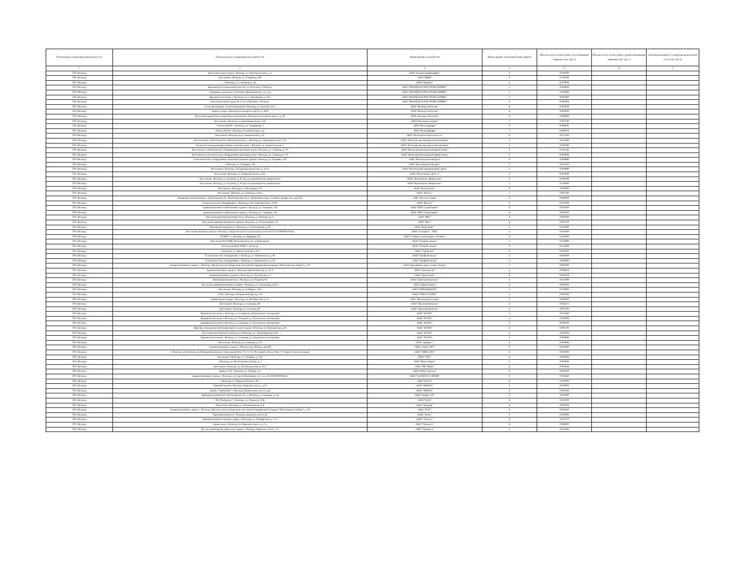| Точка входа в газораспределительную сеть | Точка выхода из газораспределительной сети | Наименование потребителя | Номер группы газопотребления/ транзит | Объемы газа в соответствии с поступившими заявками, млн. куб. м | Объемы газа в соответствии с удовлетворенными заявками, млн. куб. м | Свободная мощность газораспределительной сети, млн. куб. м |
| --- | --- | --- | --- | --- | --- | --- |
| 1 | 2 | 3 | 4 | 5 | 6 | 7 |
| ГРС Вологда | Котельная жилого дома г. Вологда, ул. Комсомольская , д. 7 | ООО "ВладиСтройКомфорт" | 6 | 0.010000 | | |
| ГРС Вологда | Котельная г. Вологда, ул. Гагарина, д.89 | ООО "ВМЦ" | 5 | 0.108700 | | |
| ГРС Вологда | г. Вологда, ул. Северная, д. 44 | ООО "ВодДом" | 5 | 0.070000 | | |
| ГРС Вологда | Крышная котельная жилой дом №1 ул. Рабочая в г. Вологда | ООО "ВОЛОГДААГРОСТРОЙ-СЕРВИС" | 5 | 0.064850 | | |
| ГРС Вологда | 2 крышные котельные г. Вологда, Школьный пер., д.2, д.4 | ООО "ВОЛОГДААГРОСТРОЙ-СЕРВИС" | 5 | 0.100600 | | |
| ГРС Вологда | Крышная котельная. г. Вологда, ул. С. Преминина, д. №1 | ООО "ВОЛОГДААГРОСТРОЙ-СЕРВИС" | 5 | 0.084300 | | |
| ГРС Вологда | Котельная жилого дома № 1-б ул. Рабочая в г. Вологда | ООО "ВОЛОГДААГРОСТРОЙ-СЕРВИС" | 5 | 0.081004 | | |
| ГРС Вологда | Склад (воздушные теплогенераторы) г. Вологда, ул. Клубова, 44-а | ООО "Вологда-Логистик" | 6 | 0.007950 | | |
| ГРС Вологда | Здание склада г. Вологда, Белозерское шоссе, д. 40 В | ООО "Вологда-Логистик" | 6 | 0.005000 | | |
| ГРС Вологда | Котельная здания блока подсобных помещений г. Вологда, Белозерское шоссе, д. 40 | ООО "Вологда-Логистик" | 6 | 0.008000 | | |
| ГРС Вологда | Котельная г. Вологда, ул. Благовещенская, д. 46 | ООО "Вологдаместпром" | 7 | 0.001700 | | |
| ГРС Вологда | "Аптека №119" г. Вологда. ул. Тендрякова, 2 | ООО "Вологдафарм" | 7 | 0.000002 | | |
| ГРС Вологда | Аптека №126 г. Вологда, Тепличный мкр., д.1 | ООО "Вологдафарм" | 7 | 0.000015 | | |
| ГРС Вологда | Котельная г. Вологда, пер. Ананьинский, д. 61 | ООО "Вологдаэлектротеплосеть" | 6 | 0.017650 | | |
| ГРС Вологда | Котельная № 1, Котельная № 2 Вологодская обл., г. Вологда, ул. Преображенского, 28 | ООО "Вологодская коммерческая компания" | 5 | 0.051980 | | |
| ГРС Вологда | Нежилые помещения пристройки к жилому дому г. Вологда. ул. Архангельская, 3 | ООО "Вологодская коммерческая компания" | 6 | 0.003400 | | |
| ГРС Вологда | Котельная и технологическое оборудование (роторная печь) г. Вологда, ул. Саммера, д. 70 | ООО "Вологодский аккумуляторный завод" | 5 | 0.015345 | | |
| ГРС Вологда | Котельная и технологическое оборудование (роторная печь) г. Вологда, ул. Саммера, д. 70 | ООО "Вологодский аккумуляторный завод" | 5 | 0.003000 | | |
| ГРС Вологда | Технологическое оборудование производственного здания г Вологда, ул. Гагарина, 145 | ООО "Вологодский мясодел" | 6 | 0.009860 | | |
| ГРС Вологда | г. Вологда, ул. Гагарина, 145 | ООО "Вологодский мясодел" | 5 | 0.054700 | | |
| ГРС Вологда | Котельная г. Вологда, 2-й Турундаевский пер., д. 14-А | ООО "Вологодский пивоваренный завод" | 7 | 0.000689 | | |
| ГРС Вологда | Котельная г. Вологда, ул. Чернышевского, д.133 | ООО "Вологодское ДСУ-1" | 5 | 0.055000 | | |
| ГРС Вологда | Котельная г. Вологда, ул. Клубова, д. 87 (цех по производству мороженого) | ООО "Вологодское Мороженое" | 4 | 0.008200 | | |
| ГРС Вологда | Котельная г. Вологда, ул. Клубова, д. 87 (цех по производству мороженого) | ООО "Вологодское Мороженое" | 4 | 0.150000 | | |
| ГРС Вологда | Котельная, г. Вологда, ул. Ветошкина. 40 | ООО "Вологодское" | 6 | 0.003000 | | |
| ГРС Вологда | Котельная г. Вологда, ул. Саммера. д. 60-а | ООО "Волтех" | 7 | 0.001500 | | |
| ГРС Вологда | Оздоровительный комплекс. Вологодская обл., Вологодский р-он, п. Кувшиново, мкр. Сосновое предместье, дом №7 | ООО "Восток-Строй" | 5 | 0.009000 | | |
| ГРС Вологда | Технологическое оборудование г. Вологда, Советский проспект, 135-Б | ООО "Вотекс" | 5 | 0.022000 | | |
| ГРС Вологда | Административно-хозяйственное здание г. Вологда, ул. Гагарина, 144 | ООО "ВПГ-Стройсервис" | 6 | 0.003500 | | |
| ГРС Вологда | Административно-хозяйственное здание г. Вологда, ул. Гагарина, 144 | ООО "ВПГ-Стройсервис" | 6 | 0.002200 | | |
| ГРС Вологда | Котельная производственной базы г. Вологда, ул. Рыбная, д.1 А | ООО "ВРТ" | 6 | 0.005000 | | |
| ГРС Вологда | Котельная административного здания г. Вологда, ул. Челюскинцев, 13 | ООО "ВСЗ" | 6 | 0.003720 | | |
| ГРС Вологда | Производственный цех г. Вологда, ул. Элеваторная, д. 39 | ООО "ВудСтрой+" | 5 | 0.055000 | | |
| ГРС Вологда | Котельная торгового центра г. Вологда, Окружное шоссе (земельный участок № 35:24:0403003:0344) | ООО "Газмаркет - ТРЦ" | 5 | 0.035000 | | |
| ГРС Вологда | АГНКС-1 г. Вологда, ул. Мудрова, 34 | ООО "Газпром газомоторное топливо" | 4 | 0.250000 | | |
| ГРС Вологда | Котельная ОО УАВР. Вологодский р-он, д. Родионцево | ООО "Газпром энерго" | 5 | 0.140000 | | |
| ГРС Вологда | Котельная ВОО УМТС г. Вологда | ООО "Газпром энерго" | 5 | 0.115000 | | |
| ГРС Вологда | г. Вологда, ул. Предтеченская, д. 85 | ООО "ГорЭнерго" | 6 | 0.003762 | | |
| ГРС Вологда | Технологическое оборудование г. Вологда, ул. Маяковского, д. 38 | ООО "Грайф Вологда" | 5 | 0.005000 | | |
| ГРС Вологда | Технологическое оборудование г. Вологда, ул. Маяковского, д. 38 | ООО "Грайф Вологда" | 5 | 0.002000 | | |
| ГРС Вологда | Административное здание, г. Вологда, Пречистенская набережная, выставочно-ярмарочная площадка "Вологодская слобода", д. 21 | ООО "Деревянные дома Северо-Запада" | 7 | 0.001000 | | |
| ГРС Вологда | Административное здание г. Вологда, Ершовский пер., д. 10 А | ООО "Дом цветов" | 6 | 0.006610 | | |
| ГРС Вологда | Административное здание, г. Вологда, ул. Путейская, д. 2 | ООО "Домострой" | 6 | 0.004319 | | |
| ГРС Вологда | Производственная база г. Вологда, ул. Гагарина, 91 | ООО "Домстройзаказчик" | 6 | 0.014000 | | |
| ГРС Вологда | Котельная административного здания г. Вологда, ул. Галкинская, д.79-а | ООО "ДоргазСтрой" | 6 | 0.005500 | | |
| ГРС Вологда | Котельная г. Вологда, ул. К.Маркса, 105 | ООО "ЕВРОМОДУЛЬ" | 5 | 0.018000 | | |
| ГРС Вологда | СТО г. Вологда, Говоровский проезд, 2-В | ООО "ЕВРО-СТОУН" | 6 | 0.002000 | | |
| ГРС Вологда | Крышная котельная г. Вологда, ул. Октябрьская, д. 25 | ООО "Жемчужина Севера" | 5 | 0.060000 | | |
| ГРС Вологда | Котельная г. Вологда, ул. Саммера, 60 | ООО "Жилстроймонтаж" | 6 | 0.002725 | | |
| ГРС Вологда | Котельная г. Вологда, ул. Саммера, 60 | ООО "Жилстроймонтаж" | 6 | 0.007500 | | |
| ГРС Вологда | Крышная котельная. г. Вологда. ул. Северная, д.36 (нежилые помещения) | ООО "ЖЭУК" | 5 | 0.034300 | | |
| ГРС Вологда | Крышная котельная г. Вологда, ул. Северная, д. 32 (нежилые помещения) | ООО "ЖЭУК" | 5 | 0.018000 | | |
| ГРС Вологда | Крышная котельная г. Вологда, ул. Северная, д. 34 (нежилые помещения) | ООО "ЖЭУК" | 5 | 0.008200 | | |
| ГРС Вологда | Офисные помещения многоквартирного жилого дома г. Вологда, ул. Пушкинская, д.10 | ООО "ЖЭУК" | 6 | 0.001700 | | |
| ГРС Вологда | Котельная выставочного комплекса г. Вологда, ул. Ленинградская, 128 | ООО "ЖЭУК" | 6 | 0.011200 | | |
| ГРС Вологда | Крышная котельная г. Вологда, ул. Северная, д. 34 (нежилые помещения) | ООО "ЖЭУК" | 5 | 0.006800 | | |
| ГРС Вологда | Котельная г. Вологда, ул. Саммера, д. 70 | ООО "Здоровье" | 6 | 0.004600 | | |
| ГРС Вологда | Административное здание г. Вологда, пр. Победы, дом 69 | ООО "Зенит 2007" | 6 | 0.004300 | | |
| ГРС Вологда | г. Вологда. ул. Клубова, д.5 В (производственные помещения №№ 7-9, 11-24, 19а первого этажа, №№ 1-7 второго этажа и склада) | ООО "ЗММ и ПО" | 6 | 0.012000 | | |
| ГРС Вологда | Котельная г. Вологда, ул. Гагарина, д. 144 | ООО "ЗСХ" | 6 | 0.005000 | | |
| ГРС Вологда | г. Вологда, ул. Вологодская Слобода, д. 1 | ООО "Идалеспром" | 7 | 0.000630 | | |
| ГРС Вологда | Котельная г. Вологда, ул. Благовещенская, д.76-б | ООО "ИК "Маяк" | 6 | 0.003444 | | |
| ГРС Вологда | Здание СТО г. Вологда, ул. Рыбная, д.1 | ООО "Инвестмастер" | 6 | 0.003100 | | |
| ГРС Вологда | административное здание г. Вологда, ул. Сергея Преминина з/у с к.н. 35:24:0501009:6541 | ООО "КАПИТАЛ-СТРОЙ" | 5 | 0.018560 | | |
| ГРС Вологда | г. Вологда, ул. Маршала Конева, 30-а | ООО "КАСК" | 6 | 0.002000 | | |
| ГРС Вологда | Торговый центр г. Вологда, Окружное шоссе, д.11 | ООО "КИОТО" | 5 | 0.030000 | | |
| ГРС Вологда | Здание "Автомойка" г. Вологда, Пошехонское шоссе, д.8 | ООО "КИОТО" | 6 | 0.003500 | | |
| ГРС Вологда | Производственная база. Вологодская обл., г. Вологда, ул. Саммера, д. 56 | ООО "Крафт-СП" | 5 | 0.020000 | | |
| ГРС Вологда | ТЦ "Континент" г. Вологда, ул. Горького, 129а | ООО "КСК" | 6 | 0.011500 | | |
| ГРС Вологда | Котельная г. Вологда, ул. Ленинградская, д. 8 | ООО "Куратор" | 6 | 0.003100 | | |
| ГРС Вологда | Административное здание, г. Вологда, Пречистенская набережная, выставочно-ярмарочная площадка "Вологодская слобода", д. 18 | ООО "КЭС" | 6 | 0.001630 | | |
| ГРС Вологда | Торговый комплекс г. Вологда, Окружное шоссе,35 | ООО "Лента" | 5 | 0.050000 | | |
| ГРС Вологда | Административно-торговое здание г. Вологда, ул. Октябрьская, д. 57-а | ООО "Ложист" | 6 | 0.002270 | | |
| ГРС Вологда | Здание цеха г. Вологда, ул. Окружное шоссе, д. 2-а | ООО "Лувеньга" | 6 | 0.006000 | | |
| ГРС Вологда | Цех по производству древесных гранул г. Вологда, Окружное шоссе, 2-а | ООО "Лувеньга" | 5 | 0.035000 | | |